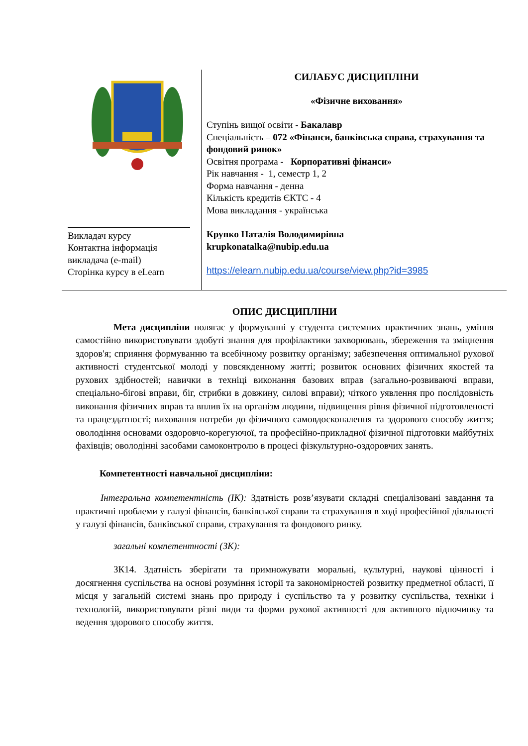| Викладач курсу Контактна інформація викладача (e-mail) Сторінка курсу в eLearn | СИЛАБУС ДИСЦИПЛІНИ «Фізичне виховання» Ступінь вищої освіти - Бакалавр Спеціальність – 072 «Фінанси, банківська справа, страхування та фондовий ринок» Освітня програма - Корпоративні фінанси» Рік навчання - 1, семестр 1, 2 Форма навчання - денна Кількість кредитів ЄКТС - 4 Мова викладання - українська Крупко Наталія Володимирівна krupkonatalka@nubip.edu.ua https://elearn.nubip.edu.ua/course/view.php?id=3985 |
ОПИС ДИСЦИПЛІНИ
Мета дисципліни полягає у формуванні у студента системних практичних знань, уміння самостійно використовувати здобуті знання для профілактики захворювань, збереження та зміцнення здоров'я; сприяння формуванню та всебічному розвитку організму; забезпечення оптимальної рухової активності студентської молоді у повсякденному житті; розвиток основних фізичних якостей та рухових здібностей; навички в техніці виконання базових вправ (загально-розвиваючі вправи, спеціально-бігові вправи, біг, стрибки в довжину, силові вправи); чіткого уявлення про послідовність виконання фізичних вправ та вплив їх на організм людини, підвищення рівня фізичної підготовленості та працездатності; виховання потреби до фізичного самовдосконалення та здорового способу життя; оволодіння основами оздоровчо-корегуючої, та професійно-прикладної фізичної підготовки майбутніх фахівців; оволодінні засобами самоконтролю в процесі фізкультурно-оздоровчих занять.
Компетентності навчальної дисципліни:
Інтегральна компетентність (ІК): Здатність розв’язувати складні спеціалізовані завдання та практичні проблеми у галузі фінансів, банківської справи та страхування в ході професійної діяльності у галузі фінансів, банківської справи, страхування та фондового ринку.
загальні компетентності (ЗК):
ЗК14. Здатність зберігати та примножувати моральні, культурні, наукові цінності і досягнення суспільства на основі розуміння історії та закономірностей розвитку предметної області, її місця у загальній системі знань про природу і суспільство та у розвитку суспільства, техніки і технологій, використовувати різні види та форми рухової активності для активного відпочинку та ведення здорового способу життя.